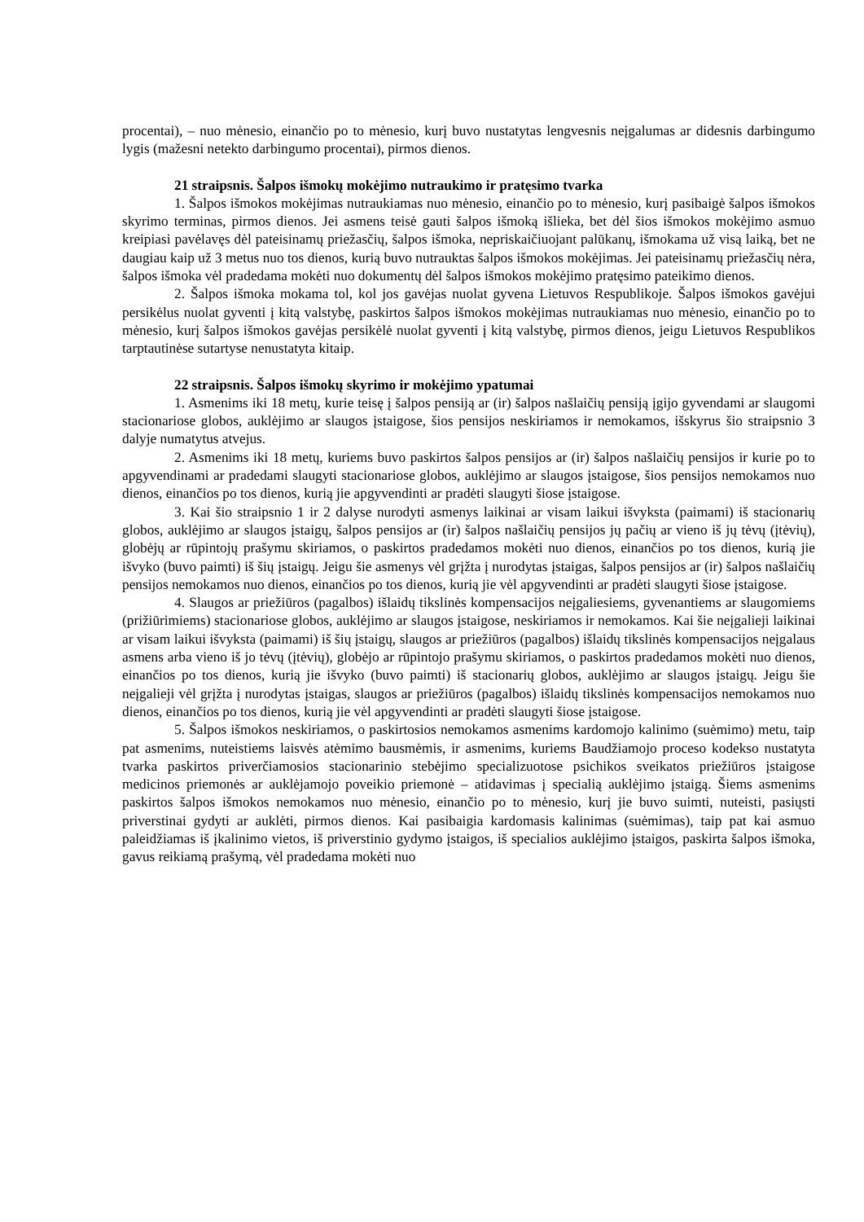procentai), – nuo mėnesio, einančio po to mėnesio, kurį buvo nustatytas lengvesnis neįgalumas ar didesnis darbingumo lygis (mažesni netekto darbingumo procentai), pirmos dienos.
21 straipsnis. Šalpos išmokų mokėjimo nutraukimo ir pratęsimo tvarka
1. Šalpos išmokos mokėjimas nutraukiamas nuo mėnesio, einančio po to mėnesio, kurį pasibaigė šalpos išmokos skyrimo terminas, pirmos dienos. Jei asmens teisė gauti šalpos išmoką išlieka, bet dėl šios išmokos mokėjimo asmuo kreipiasi pavėlavęs dėl pateisinamų priežasčių, šalpos išmoka, nepriskaičiuojant palūkanų, išmokama už visą laiką, bet ne daugiau kaip už 3 metus nuo tos dienos, kurią buvo nutrauktas šalpos išmokos mokėjimas. Jei pateisinamų priežasčių nėra, šalpos išmoka vėl pradedama mokėti nuo dokumentų dėl šalpos išmokos mokėjimo pratęsimo pateikimo dienos.
2. Šalpos išmoka mokama tol, kol jos gavėjas nuolat gyvena Lietuvos Respublikoje. Šalpos išmokos gavėjui persikėlus nuolat gyventi į kitą valstybę, paskirtos šalpos išmokos mokėjimas nutraukiamas nuo mėnesio, einančio po to mėnesio, kurį šalpos išmokos gavėjas persikėlė nuolat gyventi į kitą valstybę, pirmos dienos, jeigu Lietuvos Respublikos tarptautinėse sutartyse nenustatyta kitaip.
22 straipsnis. Šalpos išmokų skyrimo ir mokėjimo ypatumai
1. Asmenims iki 18 metų, kurie teisę į šalpos pensiją ar (ir) šalpos našlaičių pensiją įgijo gyvendami ar slaugomi stacionariose globos, auklėjimo ar slaugos įstaigose, šios pensijos neskiriamos ir nemokamos, išskyrus šio straipsnio 3 dalyje numatytus atvejus.
2. Asmenims iki 18 metų, kuriems buvo paskirtos šalpos pensijos ar (ir) šalpos našlaičių pensijos ir kurie po to apgyvendinami ar pradedami slaugyti stacionariose globos, auklėjimo ar slaugos įstaigose, šios pensijos nemokamos nuo dienos, einančios po tos dienos, kurią jie apgyvendinti ar pradėti slaugyti šiose įstaigose.
3. Kai šio straipsnio 1 ir 2 dalyse nurodyti asmenys laikinai ar visam laikui išvyksta (paimami) iš stacionarių globos, auklėjimo ar slaugos įstaigų, šalpos pensijos ar (ir) šalpos našlaičių pensijos jų pačių ar vieno iš jų tėvų (įtėvių), globėjų ar rūpintojų prašymu skiriamos, o paskirtos pradedamos mokėti nuo dienos, einančios po tos dienos, kurią jie išvyko (buvo paimti) iš šių įstaigų. Jeigu šie asmenys vėl grįžta į nurodytas įstaigas, šalpos pensijos ar (ir) šalpos našlaičių pensijos nemokamos nuo dienos, einančios po tos dienos, kurią jie vėl apgyvendinti ar pradėti slaugyti šiose įstaigose.
4. Slaugos ar priežiūros (pagalbos) išlaidų tikslinės kompensacijos neįgaliesiems, gyvenantiems ar slaugomiems (prižiūrimiems) stacionariose globos, auklėjimo ar slaugos įstaigose, neskiriamos ir nemokamos. Kai šie neįgalieji laikinai ar visam laikui išvyksta (paimami) iš šių įstaigų, slaugos ar priežiūros (pagalbos) išlaidų tikslinės kompensacijos neįgalaus asmens arba vieno iš jo tėvų (įtėvių), globėjo ar rūpintojo prašymu skiriamos, o paskirtos pradedamos mokėti nuo dienos, einančios po tos dienos, kurią jie išvyko (buvo paimti) iš stacionarių globos, auklėjimo ar slaugos įstaigų. Jeigu šie neįgalieji vėl grįžta į nurodytas įstaigas, slaugos ar priežiūros (pagalbos) išlaidų tikslinės kompensacijos nemokamos nuo dienos, einančios po tos dienos, kurią jie vėl apgyvendinti ar pradėti slaugyti šiose įstaigose.
5. Šalpos išmokos neskiriamos, o paskirtosios nemokamos asmenims kardomojo kalinimo (suėmimo) metu, taip pat asmenims, nuteistiems laisvės atėmimo bausmėmis, ir asmenims, kuriems Baudžiamojo proceso kodekso nustatyta tvarka paskirtos priverčiamosios stacionarinio stebėjimo specializuotose psichikos sveikatos priežiūros įstaigose medicinos priemonės ar auklėjamojo poveikio priemonė – atidavimas į specialią auklėjimo įstaigą. Šiems asmenims paskirtos šalpos išmokos nemokamos nuo mėnesio, einančio po to mėnesio, kurį jie buvo suimti, nuteisti, pasiųsti priverstinai gydyti ar auklėti, pirmos dienos. Kai pasibaigia kardomasis kalinimas (suėmimas), taip pat kai asmuo paleidžiamas iš įkalinimo vietos, iš priverstinio gydymo įstaigos, iš specialios auklėjimo įstaigos, paskirta šalpos išmoka, gavus reikiamą prašymą, vėl pradedama mokėti nuo